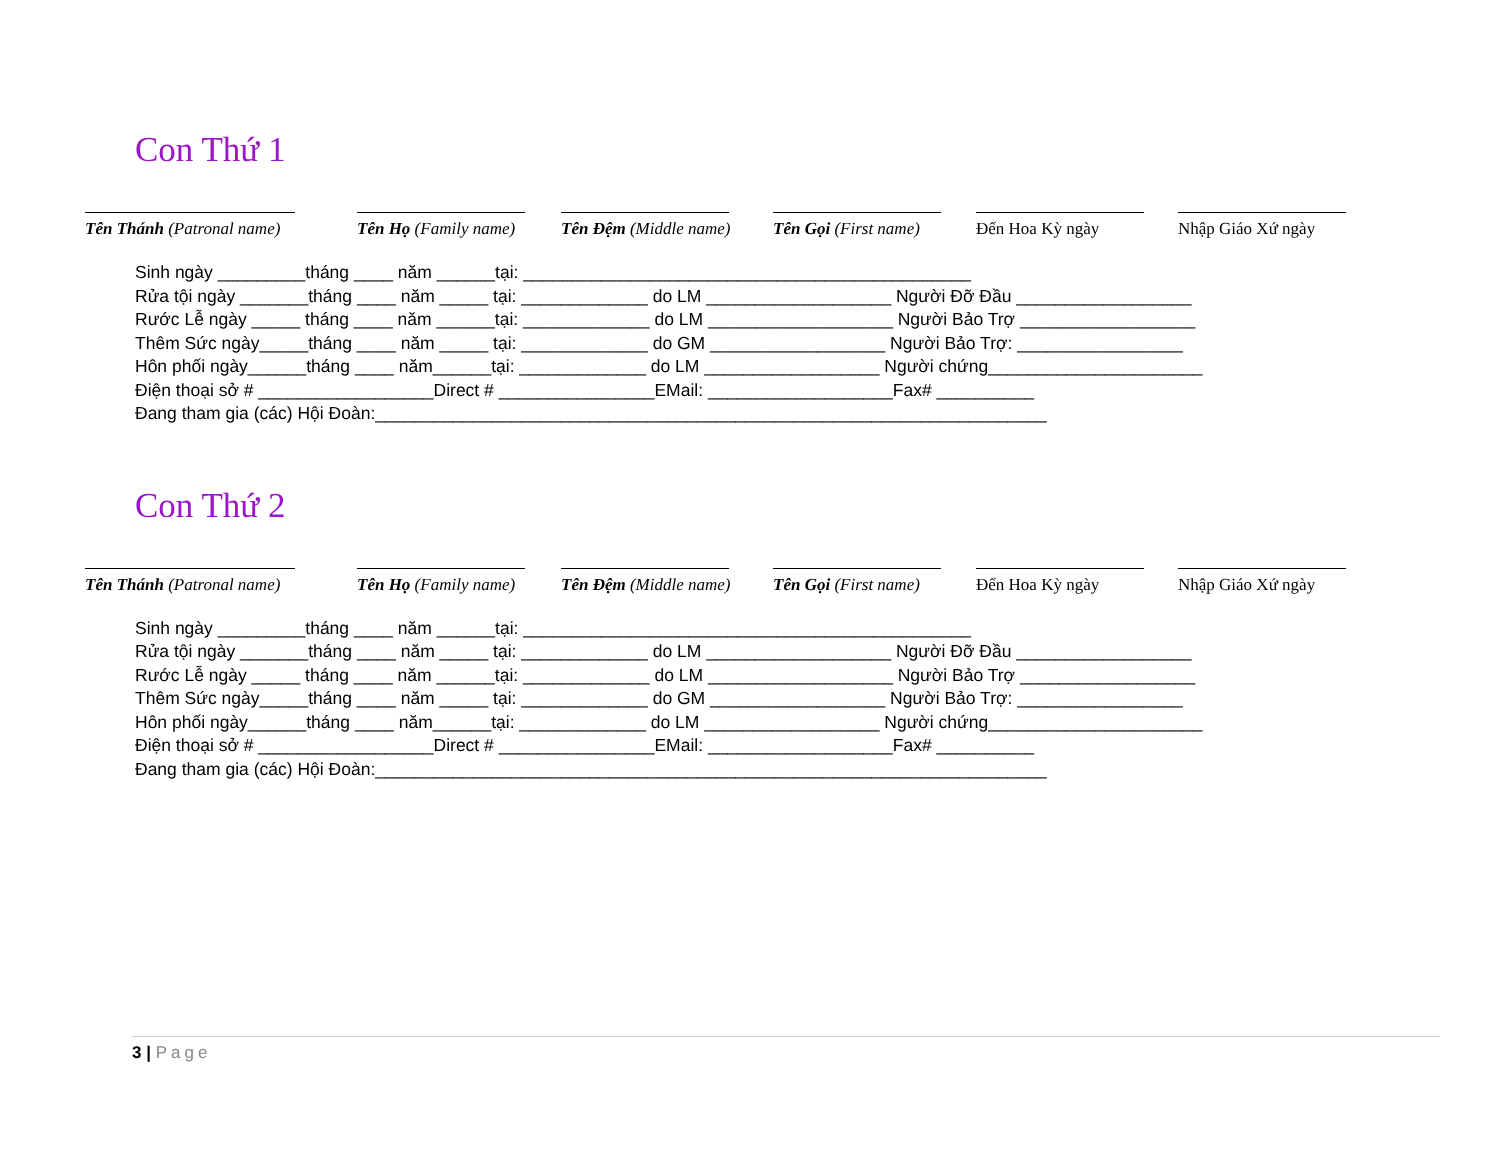Con Thứ 1
Tên Thánh (Patronal name) Tên Họ (Family name) Tên Đệm (Middle name) Tên Gọi (First name) Đến Hoa Kỳ ngày Nhập Giáo Xứ ngày
Sinh ngày _________tháng ____ năm ______tại: ______________________________________________ Rửa tội ngày _______tháng ____ năm _____ tại: _____________ do LM ___________________ Người Đỡ Đầu __________________ Rước Lễ ngày _____ tháng ____ năm ______tại: _____________ do LM ___________________ Người Bảo Trợ __________________ Thêm Sức ngày_____tháng ____ năm _____ tại: _____________ do GM __________________ Người Bảo Trợ: _________________ Hôn phối ngày______tháng ____ năm______tại: _____________ do LM __________________ Người chứng______________________ Điện thoại sở # __________________Direct # ________________EMail: ___________________Fax# __________ Đang tham gia (các) Hội Đoàn:_____________________________________________________________________
Con Thứ 2
Tên Thánh (Patronal name) Tên Họ (Family name) Tên Đệm (Middle name) Tên Gọi (First name) Đến Hoa Kỳ ngày Nhập Giáo Xứ ngày
Sinh ngày _________tháng ____ năm ______tại: ______________________________________________ Rửa tội ngày _______tháng ____ năm _____ tại: _____________ do LM ___________________ Người Đỡ Đầu __________________ Rước Lễ ngày _____ tháng ____ năm ______tại: _____________ do LM ___________________ Người Bảo Trợ __________________ Thêm Sức ngày_____tháng ____ năm _____ tại: _____________ do GM __________________ Người Bảo Trợ: _________________ Hôn phối ngày______tháng ____ năm______tại: _____________ do LM __________________ Người chứng______________________ Điện thoại sở # __________________Direct # ________________EMail: ___________________Fax# __________ Đang tham gia (các) Hội Đoàn:_____________________________________________________________________
3 | Page